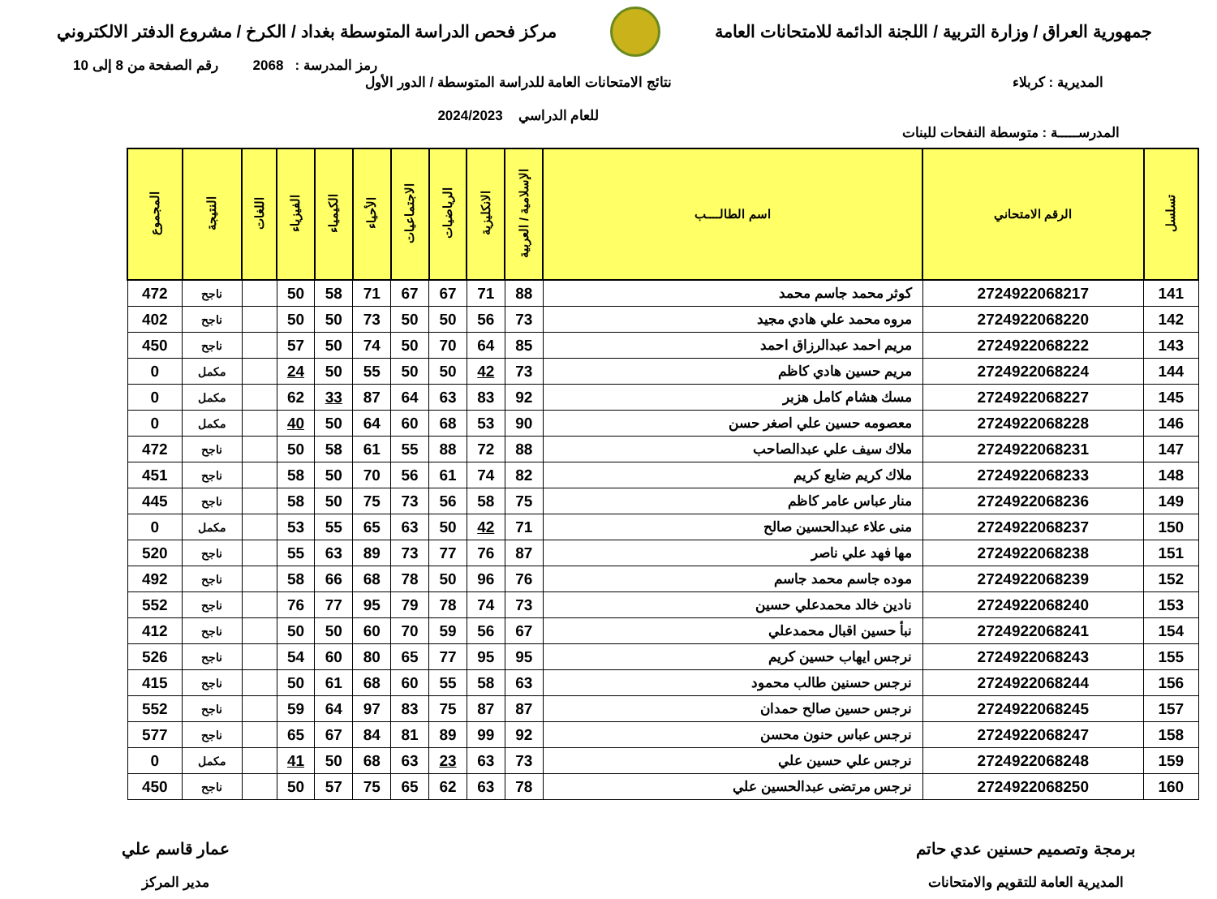جمهورية العراق / وزارة التربية / اللجنة الدائمة للامتحانات العامة
مركز فحص الدراسة المتوسطة بغداد / الكرخ / مشروع الدفتر الالكتروني
رمز المدرسة : 2068 رقم الصفحة من 8 إلى 10
المديرية : كربلاء نتائج الامتحانات العامة للدراسة المتوسطة / الدور الأول
للعام الدراسي 2024/2023
المدرســـــة : متوسطة النفحات للبنات
| تسلسل | الرقم الامتحاني | اسم الطالــــب | الإسلامية / العربية | الانكليزية | الرياضيات | الاجتماعيات | الأحياء | الكيمياء | الفيزياء | اللغات | النتيجة | المجموع |
| --- | --- | --- | --- | --- | --- | --- | --- | --- | --- | --- | --- | --- |
| 141 | 2724922068217 | كوثر محمد جاسم محمد | 88 | 71 | 67 | 67 | 71 | 58 | 50 | | ناجح | 472 |
| 142 | 2724922068220 | مروه محمد علي هادي مجيد | 73 | 56 | 50 | 50 | 73 | 50 | 50 | | ناجح | 402 |
| 143 | 2724922068222 | مريم احمد عبدالرزاق احمد | 85 | 64 | 70 | 50 | 74 | 50 | 57 | | ناجح | 450 |
| 144 | 2724922068224 | مريم حسين هادي كاظم | 73 | 42 | 50 | 50 | 55 | 50 | 24 | | مكمل | 0 |
| 145 | 2724922068227 | مسك هشام كامل هزبر | 92 | 83 | 63 | 64 | 87 | 33 | 62 | | مكمل | 0 |
| 146 | 2724922068228 | معصومه حسين علي اصغر حسن | 90 | 53 | 68 | 60 | 64 | 50 | 40 | | مكمل | 0 |
| 147 | 2724922068231 | ملاك سيف علي عبدالصاحب | 88 | 72 | 88 | 55 | 61 | 58 | 50 | | ناجح | 472 |
| 148 | 2724922068233 | ملاك كريم ضايع كريم | 82 | 74 | 61 | 56 | 70 | 50 | 58 | | ناجح | 451 |
| 149 | 2724922068236 | منار عباس عامر كاظم | 75 | 58 | 56 | 73 | 75 | 50 | 58 | | ناجح | 445 |
| 150 | 2724922068237 | منى علاء عبدالحسين صالح | 71 | 42 | 50 | 63 | 65 | 55 | 53 | | مكمل | 0 |
| 151 | 2724922068238 | مها فهد علي ناصر | 87 | 76 | 77 | 73 | 89 | 63 | 55 | | ناجح | 520 |
| 152 | 2724922068239 | موده جاسم محمد جاسم | 76 | 96 | 50 | 78 | 68 | 66 | 58 | | ناجح | 492 |
| 153 | 2724922068240 | نادين خالد محمدعلي حسين | 73 | 74 | 78 | 79 | 95 | 77 | 76 | | ناجح | 552 |
| 154 | 2724922068241 | نبأ حسين اقبال محمدعلي | 67 | 56 | 59 | 70 | 60 | 50 | 50 | | ناجح | 412 |
| 155 | 2724922068243 | نرجس ايهاب حسين كريم | 95 | 95 | 77 | 65 | 80 | 60 | 54 | | ناجح | 526 |
| 156 | 2724922068244 | نرجس حسنين طالب محمود | 63 | 58 | 55 | 60 | 68 | 61 | 50 | | ناجح | 415 |
| 157 | 2724922068245 | نرجس حسين صالح حمدان | 87 | 87 | 75 | 83 | 97 | 64 | 59 | | ناجح | 552 |
| 158 | 2724922068247 | نرجس عباس حنون محسن | 92 | 99 | 89 | 81 | 84 | 67 | 65 | | ناجح | 577 |
| 159 | 2724922068248 | نرجس علي حسين علي | 73 | 63 | 23 | 63 | 68 | 50 | 41 | | مكمل | 0 |
| 160 | 2724922068250 | نرجس مرتضى عبدالحسين علي | 78 | 63 | 62 | 65 | 75 | 57 | 50 | | ناجح | 450 |
برمجة وتصميم حسنين عدي حاتم
المديرية العامة للتقويم والامتحانات
عمار قاسم علي
مدير المركز